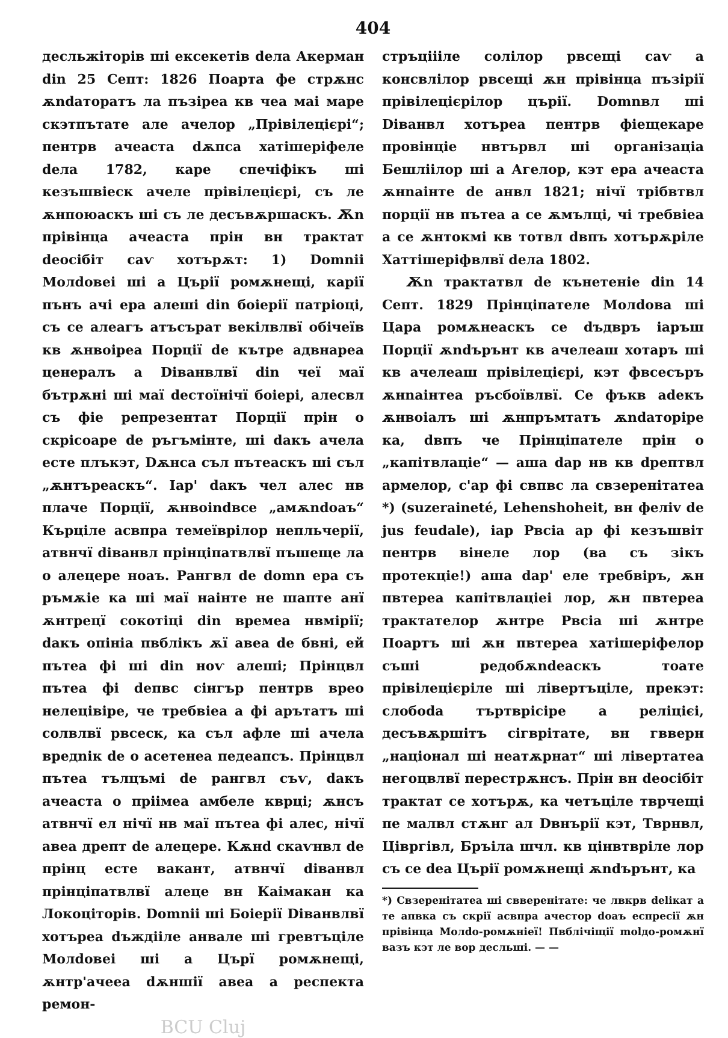404
десльжіторів ші ексекетів dела Акерман din 25 Септ: 1826 Поарта фе стрѫнс ѫndаторатъ ла пъзіреа кв чеа маі маре скэтпътате але ачелор „Прівілецієрі“; пентрв ачеаста dѫпса хатішеріфеле dела 1782, каре спечіфікъ ші кезъшвіеск ачеле прівілецієрі, съ ле ѫнпоюаскъ ші съ ле десъвѫршаскъ. Ѫn прівінца ачеаста прін вн трактат deосібіт саѵ хотърѫт: 1) Domnii Молdовеі ші а Църії ромѫнещі, карії пънъ ачі ера алеші din боіерії патріоці, съ се алеагъ атъсърат векілвлвї обічеїв кв ѫнвоіреа Порції de кътре адвнареа ценералъ а Dіванвлвї din чеї маї бътрѫні ші маї dестоїнічї боіері, алесвл съ фіе репрезентат Порції прін о скрісоаре de ръгъмінте, ші dакъ ачела есте плъкэт, Dѫнса съл пътеаскъ ші съл „ѫнтъреаскъ“. Іар' dакъ чел алес нв плаче Порції, ѫнвоіndвсе „амѫndоаъ“ Кърціле асвпра темеїврілор непльчерії, атвнчї dіванвл прінціпатвлвї пъшеще ла о алецере ноаъ. Рангвл de domn ера съ ръмѫіе ка ші маї наінте не шапте анї ѫнтрецї сокотіці din времеа нвмірії; dакъ опініа пвблікъ ѫї авеа de бвні, ей пътеа фі ші din ноѵ алеші; Прінцвл пътеа фі dепвс сінгър пентрв вреo нелецівіре, че требвіеа а фі арътатъ ші солвлвї рвсеск, ка съл афле ші ачела вредnік de о асетенеа педеапсъ. Прінцвл пътеа тълцъмі de рангвл съѵ, dакъ ачеаста о пріімеа амбеле кврці; ѫнсъ атвнчї ел нічї нв маї пътеа фі алес, нічї авеа дрепт de алецере. Кѫнd скаѵнвл de прінц есте вакант, атвнчї dіванвл прінціпатвлвї алеце вн Каімакан ка Локоціторів. Domnii ші Боіерії Dіванвлвї хотърea dъждііле анвале ші гревтъціле Молdовеі ші а Църї ромѫнещі, ѫнтр'ачееа dѫншії авеа а респекта ремон-
BCU Cluj
стръціііле солілор рвсещі саѵ а консвлілор рвсещі ѫн прівінца пъзірії прівілецієрілор църії. Domnвл ші Dіванвл хотърea пентрв фіещекаре провінціе нвтървл ші організаціа Бешліілор ші а Агелор, кэт ера ачеаста ѫнnаінте de анвл 1821; нічї трібвтвл порції нв пътеа а се ѫмълці, чі требвіеа а се ѫнтокмі кв тотвл dвпъ хотърѫріле Хаттішеріфвлвї dела 1802.
Ѫn трактатвл de кънетеніе din 14 Септ. 1829 Прінціпателе Молdова ші Цара ромѫнеаскъ се dъдвръ іаръш Порції ѫndърънт кв ачелеаш хотаръ ші кв ачелеаш прівілецієрі, кэт фвсесъръ ѫнnаінтеа ръсбоївлвї. Се фъкв аdекъ ѫнвоіалъ ші ѫнпръмтатъ ѫndаторіре ка, dвпъ че Прінціпателе прін о „капітвлаціе“ — аша dар нв кв dрептвл армелор, с'ар фі свпвс ла свзеренітатеа *) (suzeraineté, Lehenshoheit, вн феліv de jus feudale), іар Рвсіа ар фі кезъшвіт пентрв вінеле лор (ва съ зікъ протекціе!) аша dар' еле требвіръ, ѫн пвтереа капітвлаціеі лор, ѫн пвтереа трактателор ѫнтре Рвсіа ші ѫнтре Поартъ ші ѫн пвтереа хатішеріфелор съші редобѫndеаскъ тоате прівілецієріле ші лівертъціле, прекэт: слобоdа търтврісіре а реліцієі, десъвѫршітъ сігврітате, вн гвверн „націонал ші неатѫрнат“ ші лівертатеа негоцвлвї перестрѫнсъ. Прін вн deосібіт трактат се хотърѫ, ка четъціле тврчещі пе малвл стѫнг ал Dвнърії кэт, Тврнвл, Цівргівл, Бръіла шчл. кв цінвтвріле лор съ се deа Църії ромѫнещі ѫndърънт, ка
*) Свзеренітатеа ші свверенітате: че лвкрв delікат а те апвка съ скрії асвпра ачестор dоаъ еспресії ѫн прівінца Молdо-ромѫніеї! Пвблічіщії molдо-ромѫнї вазъ кэт ле вор десльші. — —